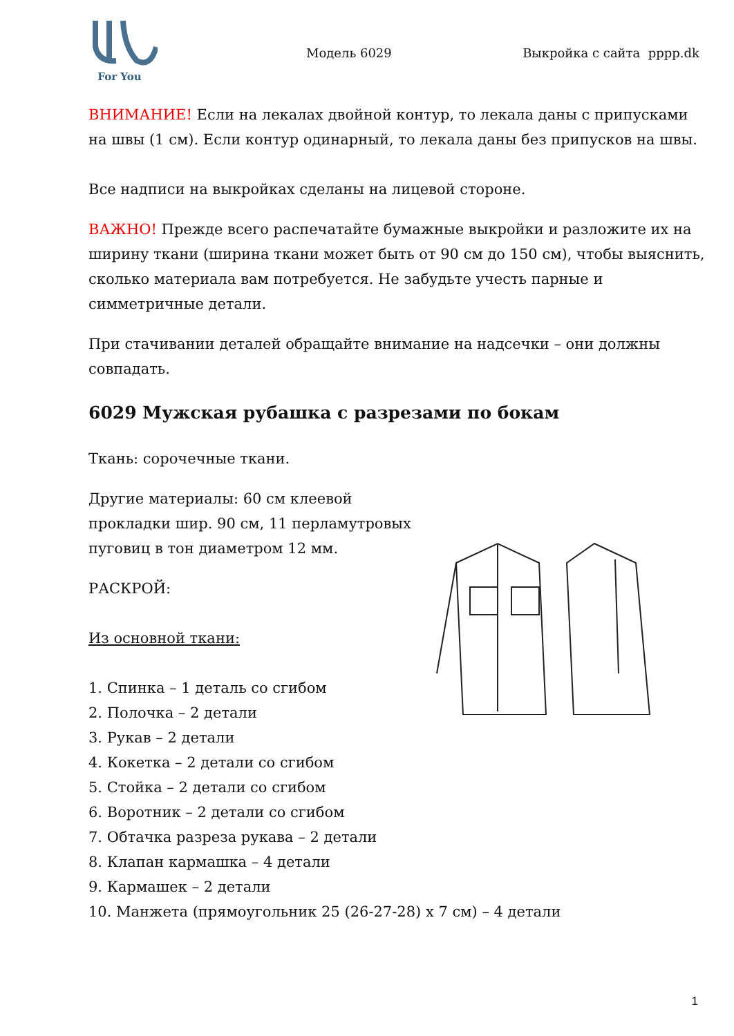For You
Модель 6029 Выкройка с сайта pppp.dk
ВНИМАНИЕ! Если на лекалах двойной контур, то лекала даны с припусками на швы (1 см). Если контур одинарный, то лекала даны без припусков на швы.
Все надписи на выкройках сделаны на лицевой стороне.
ВАЖНО! Прежде всего распечатайте бумажные выкройки и разложите их на ширину ткани (ширина ткани может быть от 90 см до 150 см), чтобы выяснить, сколько материала вам потребуется. Не забудьте учесть парные и симметричные детали.
При стачивании деталей обращайте внимание на надсечки – они должны совпадать.
6029 Мужская рубашка с разрезами по бокам
Ткань: сорочечные ткани.
Другие материалы: 60 см клеевой
прокладки шир. 90 см, 11 перламутровых
пуговиц в тон диаметром 12 мм.
РАСКРОЙ:
Из основной ткани:
1. Спинка – 1 деталь со сгибом
2. Полочка – 2 детали
3. Рукав – 2 детали
4. Кокетка – 2 детали со сгибом
5. Стойка – 2 детали со сгибом
6. Воротник – 2 детали со сгибом
7. Обтачка разреза рукава – 2 детали
8. Клапан кармашка – 4 детали
9. Кармашек – 2 детали
10. Манжета (прямоугольник 25 (26-27-28) x 7 см) – 4 детали
1